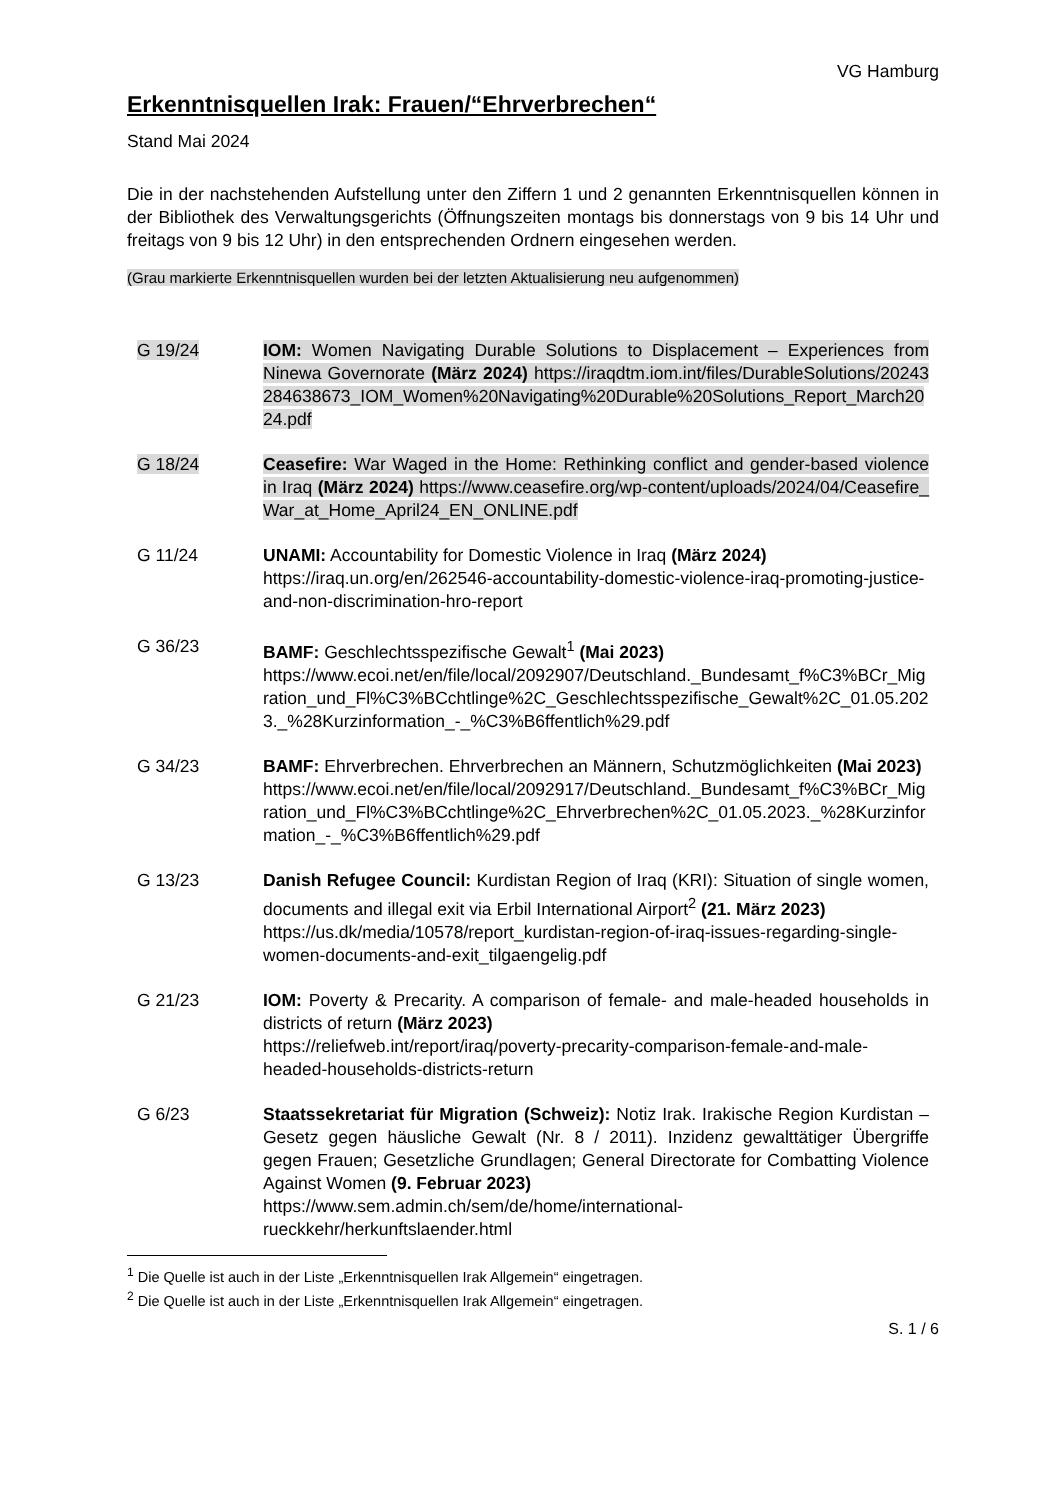VG Hamburg
Erkenntnisquellen Irak: Frauen/“Ehrverbrechen“
Stand Mai 2024
Die in der nachstehenden Aufstellung unter den Ziffern 1 und 2 genannten Erkenntnisquellen können in der Bibliothek des Verwaltungsgerichts (Öffnungszeiten montags bis donnerstags von 9 bis 14 Uhr und freitags von 9 bis 12 Uhr) in den entsprechenden Ordnern eingesehen werden.
(Grau markierte Erkenntnisquellen wurden bei der letzten Aktualisierung neu aufgenommen)
G 19/24 IOM: Women Navigating Durable Solutions to Displacement – Experiences from Ninewa Governorate (März 2024) https://iraqdtm.iom.int/files/DurableSolutions/20243284638673_IOM_Women%20Navigating%20Durable%20Solutions_Report_March2024.pdf
G 18/24 Ceasefire: War Waged in the Home: Rethinking conflict and gender-based violence in Iraq (März 2024) https://www.ceasefire.org/wp-content/uploads/2024/04/Ceasefire_War_at_Home_April24_EN_ONLINE.pdf
G 11/24 UNAMI: Accountability for Domestic Violence in Iraq (März 2024)
https://iraq.un.org/en/262546-accountability-domestic-violence-iraq-promoting-justice-and-non-discrimination-hro-report
G 36/23 BAMF: Geschlechtsspezifische Gewalt<sup>1</sup> (Mai 2023)
https://www.ecoi.net/en/file/local/2092907/Deutschland._Bundesamt_f%C3%BCr_Migration_und_Fl%C3%BCchtlinge%2C_Geschlechtsspezifische_Gewalt%2C_01.05.2023._%28Kurzinformation_-_%C3%B6ffentlich%29.pdf
G 34/23 BAMF: Ehrverbrechen. Ehrverbrechen an Männern, Schutzmöglichkeiten (Mai 2023)
https://www.ecoi.net/en/file/local/2092917/Deutschland._Bundesamt_f%C3%BCr_Migration_und_Fl%C3%BCchtlinge%2C_Ehrverbrechen%2C_01.05.2023._%28Kurzinformation_-_%C3%B6ffentlich%29.pdf
G 13/23 Danish Refugee Council: Kurdistan Region of Iraq (KRI): Situation of single women, documents and illegal exit via Erbil International Airport<sup>2</sup> (21. März 2023)
https://us.dk/media/10578/report_kurdistan-region-of-iraq-issues-regarding-single-women-documents-and-exit_tilgaengelig.pdf
G 21/23 IOM: Poverty & Precarity. A comparison of female- and male-headed households in districts of return (März 2023)
https://reliefweb.int/report/iraq/poverty-precarity-comparison-female-and-male-headed-households-districts-return
G 6/23 Staatssekretariat für Migration (Schweiz): Notiz Irak. Irakische Region Kurdistan – Gesetz gegen häusliche Gewalt (Nr. 8 / 2011). Inzidenz gewalttätiger Übergriffe gegen Frauen; Gesetzliche Grundlagen; General Directorate for Combatting Violence Against Women (9. Februar 2023)
https://www.sem.admin.ch/sem/de/home/international-rueckkehr/herkunftslaender.html
<sup>1</sup> Die Quelle ist auch in der Liste „Erkenntnisquellen Irak Allgemein“ eingetragen.
<sup>2</sup> Die Quelle ist auch in der Liste „Erkenntnisquellen Irak Allgemein“ eingetragen.
S. 1 / 6